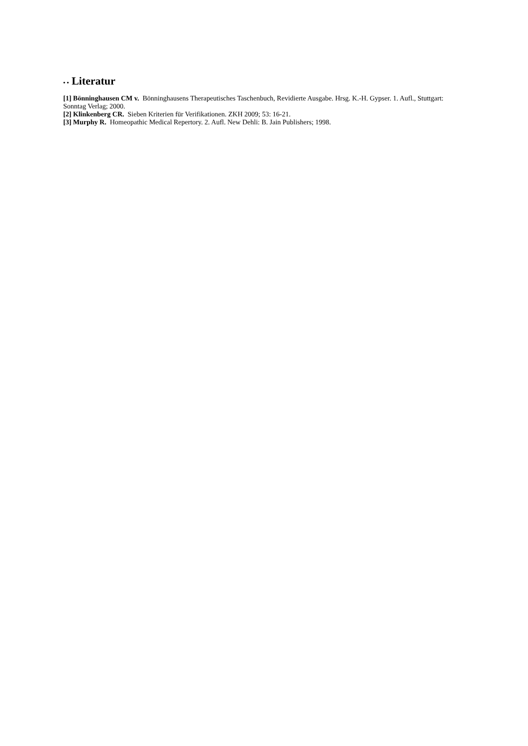• • Literatur
[1] Bönninghausen CM v. Bönninghausens Therapeutisches Taschenbuch, Revidierte Ausgabe. Hrsg. K.-H. Gypser. 1. Aufl., Stuttgart: Sonntag Verlag; 2000.
[2] Klinkenberg CR. Sieben Kriterien für Verifikationen. ZKH 2009; 53: 16-21.
[3] Murphy R. Homeopathic Medical Repertory. 2. Aufl. New Dehli: B. Jain Publishers; 1998.